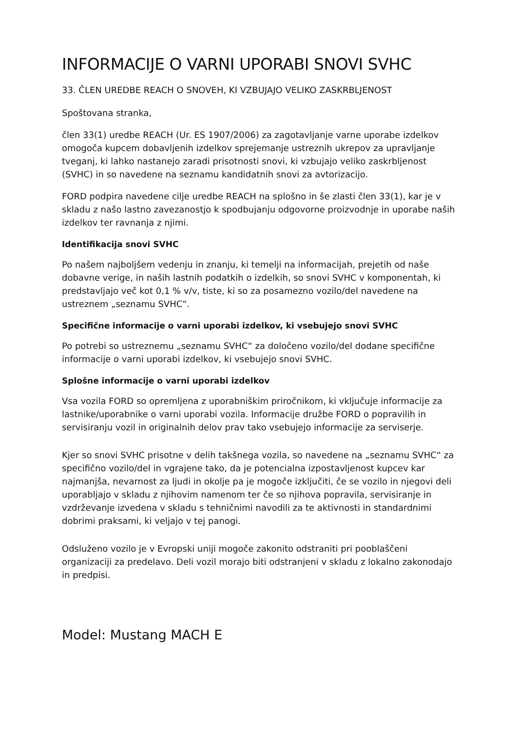INFORMACIJE O VARNI UPORABI SNOVI SVHC
33. ČLEN UREDBE REACH O SNOVEH, KI VZBUJAJO VELIKO ZASKRBLJENOST
Spoštovana stranka,
člen 33(1) uredbe REACH (Ur. ES 1907/2006) za zagotavljanje varne uporabe izdelkov omogoča kupcem dobavljenih izdelkov sprejemanje ustreznih ukrepov za upravljanje tveganj, ki lahko nastanejo zaradi prisotnosti snovi, ki vzbujajo veliko zaskrbljenost (SVHC) in so navedene na seznamu kandidatnih snovi za avtorizacijo.
FORD podpira navedene cilje uredbe REACH na splošno in še zlasti člen 33(1), kar je v skladu z našo lastno zavezanostjo k spodbujanju odgovorne proizvodnje in uporabe naših izdelkov ter ravnanja z njimi.
Identifikacija snovi SVHC
Po našem najboljšem vedenju in znanju, ki temelji na informacijah, prejetih od naše dobavne verige, in naših lastnih podatkih o izdelkih, so snovi SVHC v komponentah, ki predstavljajo več kot 0,1 % v/v, tiste, ki so za posamezno vozilo/del navedene na ustreznem „seznamu SVHC“.
Specifične informacije o varni uporabi izdelkov, ki vsebujejo snovi SVHC
Po potrebi so ustreznemu „seznamu SVHC“ za določeno vozilo/del dodane specifične informacije o varni uporabi izdelkov, ki vsebujejo snovi SVHC.
Splošne informacije o varni uporabi izdelkov
Vsa vozila FORD so opremljena z uporabniškim priročnikom, ki vključuje informacije za lastnike/uporabnike o varni uporabi vozila. Informacije družbe FORD o popravilih in servisiranju vozil in originalnih delov prav tako vsebujejo informacije za serviserje.
Kjer so snovi SVHC prisotne v delih takšnega vozila, so navedene na „seznamu SVHC“ za specifično vozilo/del in vgrajene tako, da je potencialna izpostavljenost kupcev kar najmanjša, nevarnost za ljudi in okolje pa je mogoče izključiti, če se vozilo in njegovi deli uporabljajo v skladu z njihovim namenom ter če so njihova popravila, servisiranje in vzdrževanje izvedena v skladu s tehničnimi navodili za te aktivnosti in standardnimi dobrimi praksami, ki veljajo v tej panogi.
Odsluženo vozilo je v Evropski uniji mogoče zakonito odstraniti pri pooblaščeni organizaciji za predelavo. Deli vozil morajo biti odstranjeni v skladu z lokalno zakonodajo in predpisi.
Model: Mustang MACH E